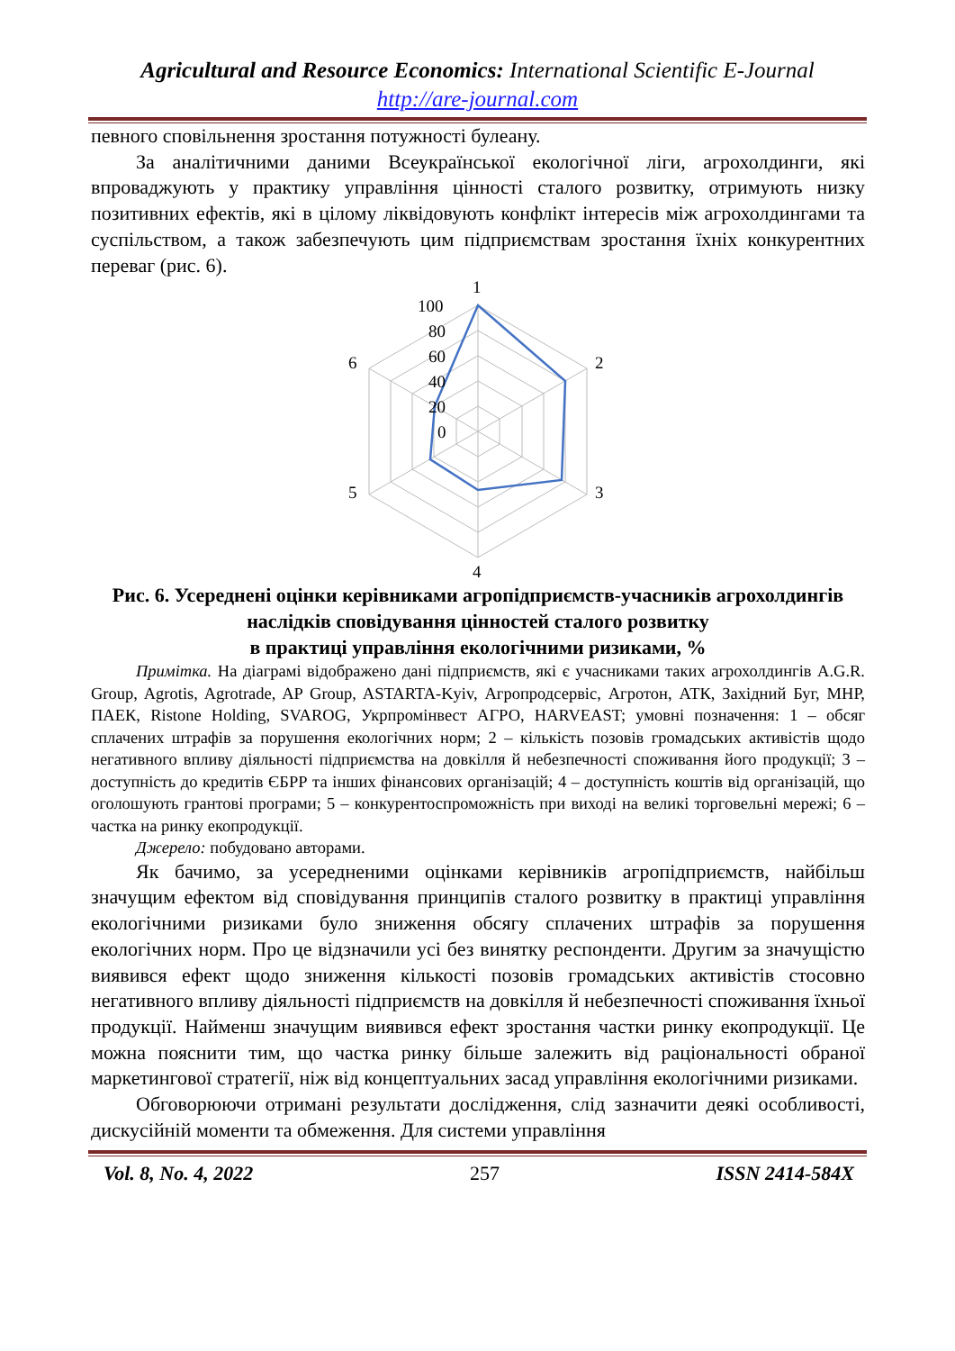Agricultural and Resource Economics: International Scientific E-Journal
http://are-journal.com
певного сповільнення зростання потужності булеану.
За аналітичними даними Всеукраїнської екологічної ліги, агрохолдинги, які впроваджують у практику управління цінності сталого розвитку, отримують низку позитивних ефектів, які в цілому ліквідовують конфлікт інтересів між агрохолдингами та суспільством, а також забезпечують цим підприємствам зростання їхніх конкурентних переваг (рис. 6).
1
2
3
4
5
6
100
80
60
40
20
0
Рис. 6. Усереднені оцінки керівниками агропідприємств-учасників агрохолдингів наслідків сповідування цінностей сталого розвитку
в практиці управління екологічними ризиками, %
Примітка. На діаграмі відображено дані підприємств, які є учасниками таких агрохолдингів A.G.R. Group, Agrotis, Agrotrade, AP Group, ASTARTA-Kyiv, Агропродсервіс, Агротон, АТК, Західний Буг, МНР, ПАЕК, Ristone Holding, SVAROG, Укрпромінвест АГРО, HARVEAST; умовні позначення: 1 – обсяг сплачених штрафів за порушення екологічних норм; 2 – кількість позовів громадських активістів щодо негативного впливу діяльності підприємства на довкілля й небезпечності споживання його продукції; 3 – доступність до кредитів ЄБРР та інших фінансових організацій; 4 – доступність коштів від організацій, що оголошують грантові програми; 5 – конкурентоспроможність при виході на великі торговельні мережі; 6 – частка на ринку екопродукції.
Джерело: побудовано авторами.
Як бачимо, за усередненими оцінками керівників агропідприємств, найбільш значущим ефектом від сповідування принципів сталого розвитку в практиці управління екологічними ризиками було зниження обсягу сплачених штрафів за порушення екологічних норм. Про це відзначили усі без винятку респонденти. Другим за значущістю виявився ефект щодо зниження кількості позовів громадських активістів стосовно негативного впливу діяльності підприємств на довкілля й небезпечності споживання їхньої продукції. Найменш значущим виявився ефект зростання частки ринку екопродукції. Це можна пояснити тим, що частка ринку більше залежить від раціональності обраної маркетингової стратегії, ніж від концептуальних засад управління екологічними ризиками.
Обговорюючи отримані результати дослідження, слід зазначити деякі особливості, дискусійній моменти та обмеження. Для системи управління
Vol. 8, No. 4, 2022 257 ISSN 2414-584X